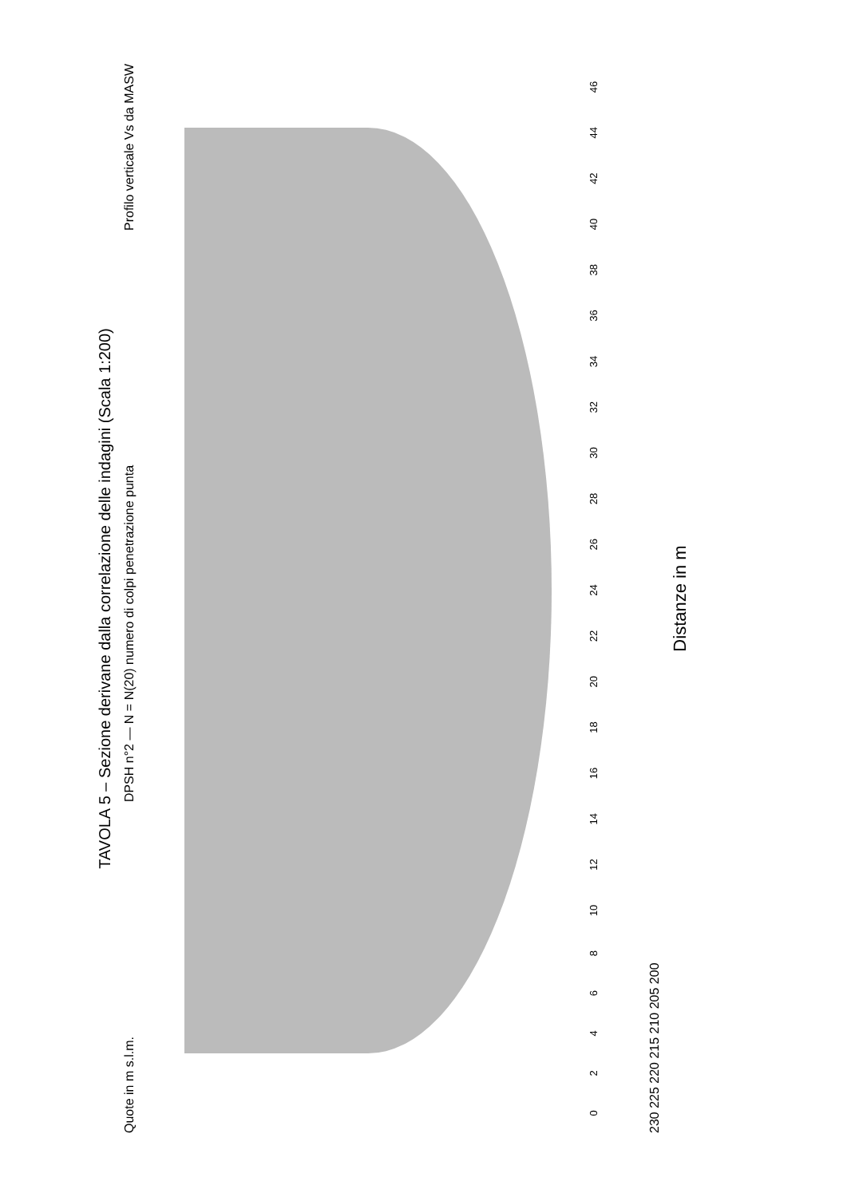TAVOLA 5 – Sezione derivane dalla correlazione delle indagini (Scala 1:200)
Quote in m s.l.m. DPSH n°2 — N = N(20) numero di colpi penetrazione punta Profilo verticale Vs da MASW
0 2 4 6 8 10 12 14 16 18 20 22 24 26 28 30 32 34 36 38 40 42 44 46
230 225 220 215 210 205 200
Distanze in m